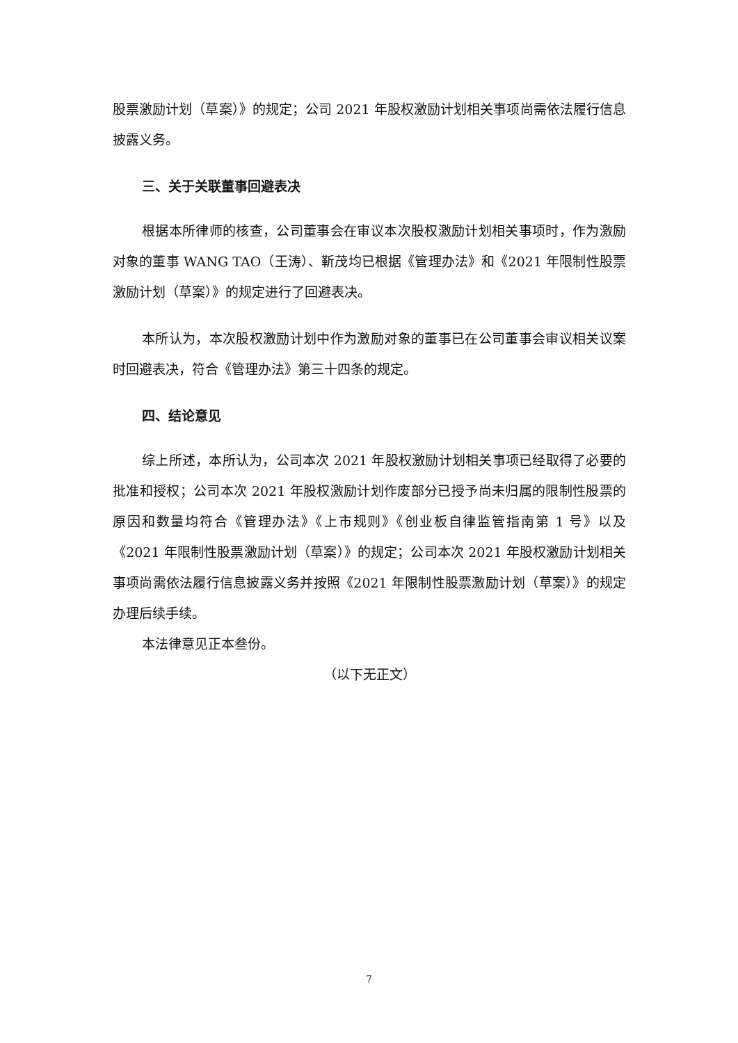股票激励计划（草案）》的规定；公司 2021 年股权激励计划相关事项尚需依法履行信息披露义务。
三、关于关联董事回避表决
根据本所律师的核查，公司董事会在审议本次股权激励计划相关事项时，作为激励对象的董事 WANG TAO（王涛）、靳茂均已根据《管理办法》和《2021 年限制性股票激励计划（草案）》的规定进行了回避表决。
本所认为，本次股权激励计划中作为激励对象的董事已在公司董事会审议相关议案时回避表决，符合《管理办法》第三十四条的规定。
四、结论意见
综上所述，本所认为，公司本次 2021 年股权激励计划相关事项已经取得了必要的批准和授权；公司本次 2021 年股权激励计划作废部分已授予尚未归属的限制性股票的原因和数量均符合《管理办法》《上市规则》《创业板自律监管指南第 1 号》以及《2021 年限制性股票激励计划（草案）》的规定；公司本次 2021 年股权激励计划相关事项尚需依法履行信息披露义务并按照《2021 年限制性股票激励计划（草案）》的规定办理后续手续。
本法律意见正本叁份。
（以下无正文）
7